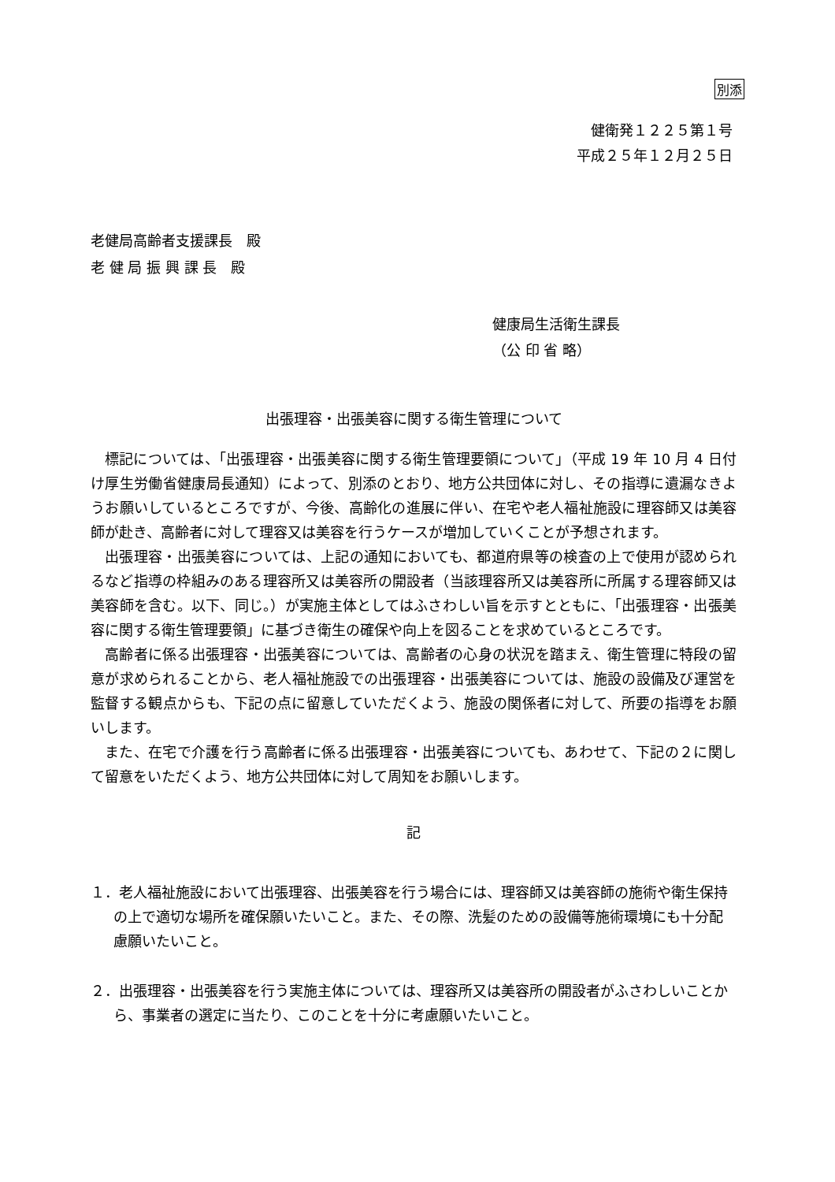別添
健衛発１２２５第１号
平成２５年１２月２５日
老健局高齢者支援課長　殿
老 健 局 振 興 課 長　殿
健康局生活衛生課長
（公 印 省 略）
出張理容・出張美容に関する衛生管理について
標記については、「出張理容・出張美容に関する衛生管理要領について」（平成 19 年 10 月 4 日付け厚生労働省健康局長通知）によって、別添のとおり、地方公共団体に対し、その指導に遺漏なきようお願いしているところですが、今後、高齢化の進展に伴い、在宅や老人福祉施設に理容師又は美容師が赴き、高齢者に対して理容又は美容を行うケースが増加していくことが予想されます。
出張理容・出張美容については、上記の通知においても、都道府県等の検査の上で使用が認められるなど指導の枠組みのある理容所又は美容所の開設者（当該理容所又は美容所に所属する理容師又は美容師を含む。以下、同じ。）が実施主体としてはふさわしい旨を示すとともに、「出張理容・出張美容に関する衛生管理要領」に基づき衛生の確保や向上を図ることを求めているところです。
高齢者に係る出張理容・出張美容については、高齢者の心身の状況を踏まえ、衛生管理に特段の留意が求められることから、老人福祉施設での出張理容・出張美容については、施設の設備及び運営を監督する観点からも、下記の点に留意していただくよう、施設の関係者に対して、所要の指導をお願いします。
また、在宅で介護を行う高齢者に係る出張理容・出張美容についても、あわせて、下記の２に関して留意をいただくよう、地方公共団体に対して周知をお願いします。
記
１．老人福祉施設において出張理容、出張美容を行う場合には、理容師又は美容師の施術や衛生保持の上で適切な場所を確保願いたいこと。また、その際、洗髪のための設備等施術環境にも十分配慮願いたいこと。
２．出張理容・出張美容を行う実施主体については、理容所又は美容所の開設者がふさわしいことから、事業者の選定に当たり、このことを十分に考慮願いたいこと。